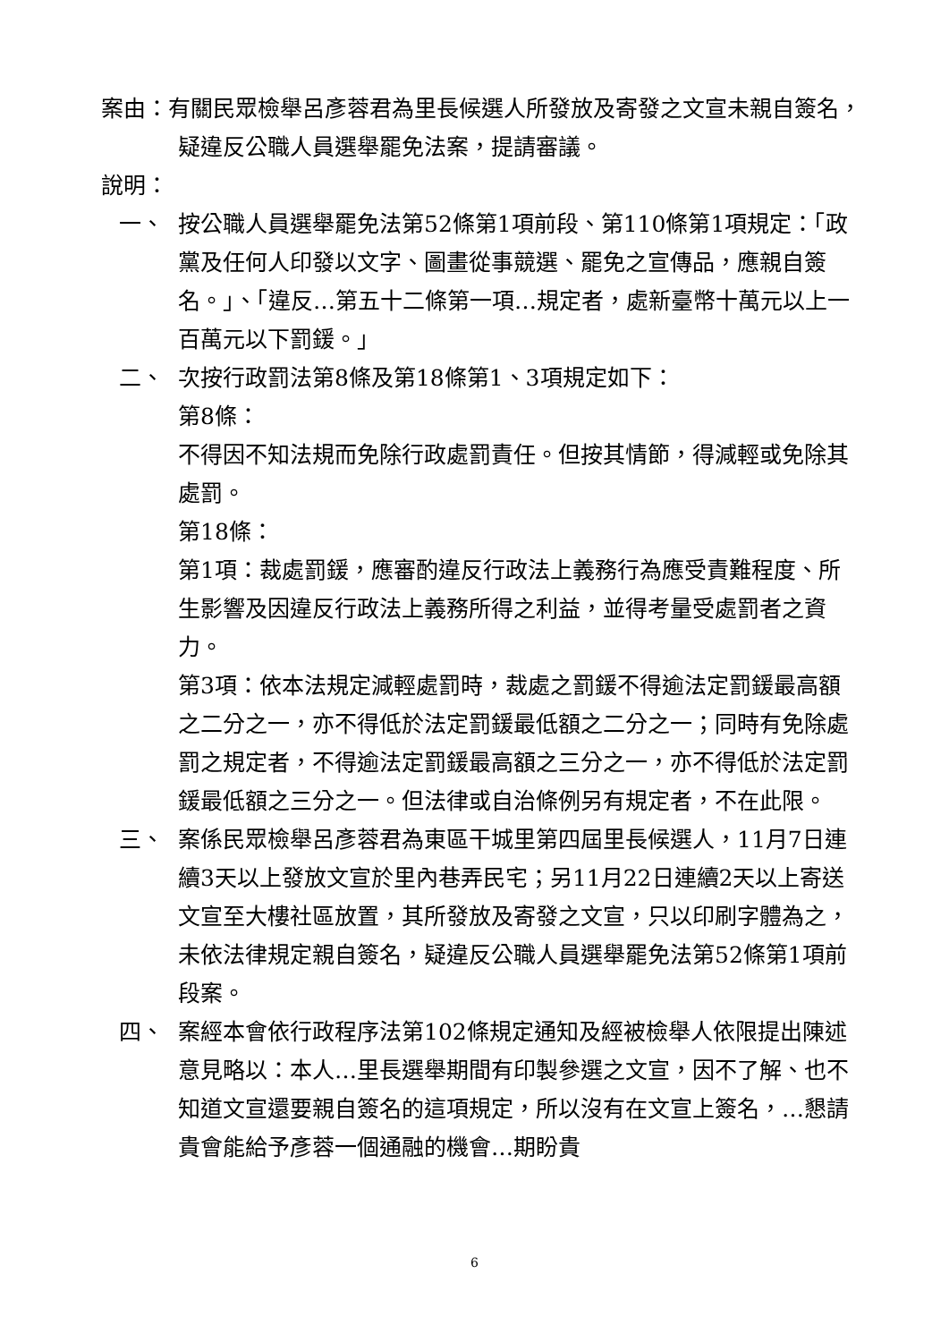案由：有關民眾檢舉呂彥蓉君為里長候選人所發放及寄發之文宣未親自簽名，疑違反公職人員選舉罷免法案，提請審議。
說明：
一、 按公職人員選舉罷免法第52條第1項前段、第110條第1項規定：「政黨及任何人印發以文字、圖畫從事競選、罷免之宣傳品，應親自簽名。」、「違反…第五十二條第一項…規定者，處新臺幣十萬元以上一百萬元以下罰鍰。」
二、 次按行政罰法第8條及第18條第1、3項規定如下：
第8條：
不得因不知法規而免除行政處罰責任。但按其情節，得減輕或免除其處罰。
第18條：
第1項：裁處罰鍰，應審酌違反行政法上義務行為應受責難程度、所生影響及因違反行政法上義務所得之利益，並得考量受處罰者之資力。
第3項：依本法規定減輕處罰時，裁處之罰鍰不得逾法定罰鍰最高額之二分之一，亦不得低於法定罰鍰最低額之二分之一；同時有免除處罰之規定者，不得逾法定罰鍰最高額之三分之一，亦不得低於法定罰鍰最低額之三分之一。但法律或自治條例另有規定者，不在此限。
三、 案係民眾檢舉呂彥蓉君為東區干城里第四屆里長候選人，11月7日連續3天以上發放文宣於里內巷弄民宅；另11月22日連續2天以上寄送文宣至大樓社區放置，其所發放及寄發之文宣，只以印刷字體為之，未依法律規定親自簽名，疑違反公職人員選舉罷免法第52條第1項前段案。
四、 案經本會依行政程序法第102條規定通知及經被檢舉人依限提出陳述意見略以：本人…里長選舉期間有印製參選之文宣，因不了解、也不知道文宣還要親自簽名的這項規定，所以沒有在文宣上簽名，…懇請貴會能給予彥蓉一個通融的機會…期盼貴
6